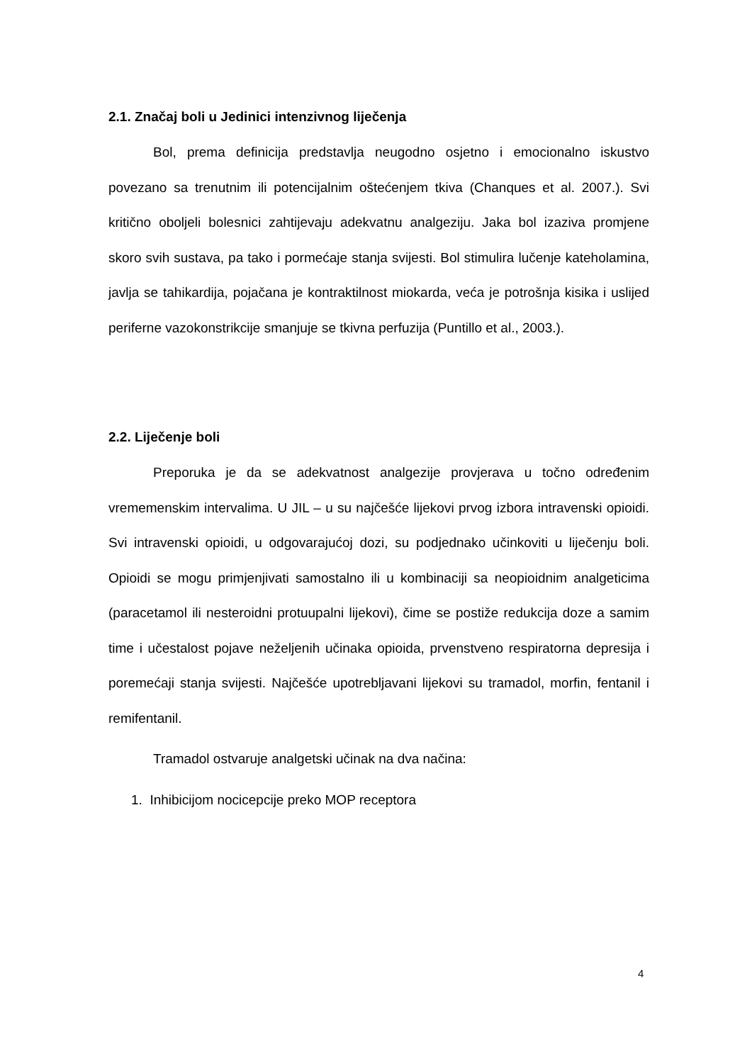2.1. Značaj boli u Jedinici intenzivnog liječenja
Bol, prema definicija predstavlja neugodno osjetno i emocionalno iskustvo povezano sa trenutnim ili potencijalnim oštećenjem tkiva (Chanques et al. 2007.). Svi kritično oboljeli bolesnici zahtijevaju adekvatnu analgeziju. Jaka bol izaziva promjene skoro svih sustava, pa tako i pormećaje stanja svijesti. Bol stimulira lučenje kateholamina, javlja se tahikardija, pojačana je kontraktilnost miokarda, veća je potrošnja kisika i uslijed periferne vazokonstrikcije smanjuje se tkivna perfuzija (Puntillo et al., 2003.).
2.2. Liječenje boli
Preporuka je da se adekvatnost analgezije provjerava u točno određenim vrememenskim intervalima. U JIL – u su najčešće lijekovi prvog izbora intravenski opioidi. Svi intravenski opioidi, u odgovarajućoj dozi, su podjednako učinkoviti u liječenju boli. Opioidi se mogu primjenjivati samostalno ili u kombinaciji sa neopioidnim analgeticima (paracetamol ili nesteroidni protuupalni lijekovi), čime se postiže redukcija doze a samim time i učestalost pojave neželjenih učinaka opioida, prvenstveno respiratorna depresija i poremećaji stanja svijesti. Najčešće upotrebljavani lijekovi su tramadol, morfin, fentanil i remifentanil.
Tramadol ostvaruje analgetski učinak na dva načina:
1. Inhibicijom nocicepcije preko MOP receptora
4